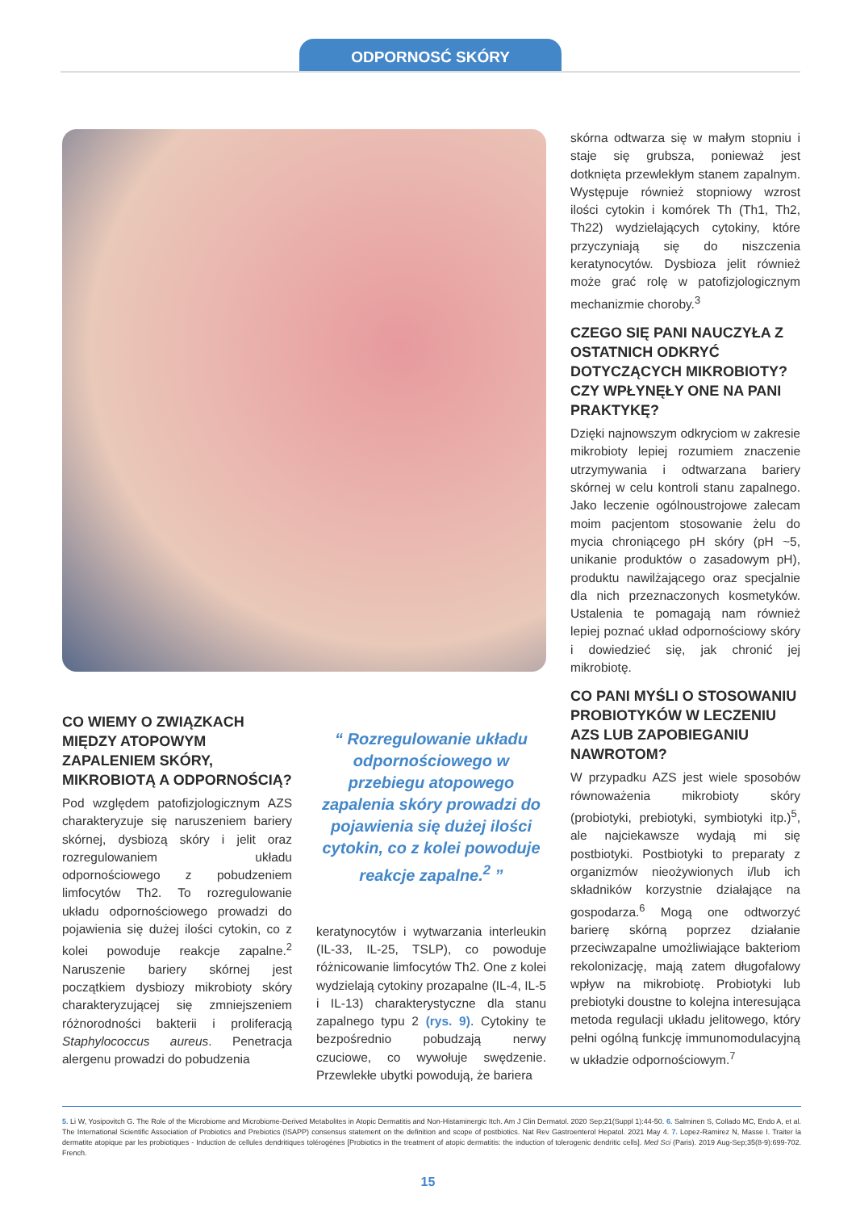ODPORNOSĆ SKÓRY
CO WIEMY O ZWIĄZKACH MIĘDZY ATOPOWYM ZAPALENIEM SKÓRY, MIKROBIOTĄ A ODPORNOŚCIĄ?
Pod względem patofizjologicznym AZS charakteryzuje się naruszeniem bariery skórnej, dysbiozą skóry i jelit oraz rozregulowaniem układu odpornościowego z pobudzeniem limfocytów Th2. To rozregulowanie układu odpornościowego prowadzi do pojawienia się dużej ilości cytokin, co z kolei powoduje reakcje zapalne.<sup>2</sup> Naruszenie bariery skórnej jest początkiem dysbiozy mikrobioty skóry charakteryzującej się zmniejszeniem różnorodności bakterii i proliferacją Staphylococcus aureus. Penetracja alergenu prowadzi do pobudzenia
“ Rozregulowanie układu odpornościowego w przebiegu atopowego zapalenia skóry prowadzi do pojawienia się dużej ilości cytokin, co z kolei powoduje reakcje zapalne.<sup>2</sup> ”
keratynocytów i wytwarzania interleukin (IL-33, IL-25, TSLP), co powoduje różnicowanie limfocytów Th2. One z kolei wydzielają cytokiny prozapalne (IL-4, IL-5 i IL-13) charakterystyczne dla stanu zapalnego typu 2 (rys. 9). Cytokiny te bezpośrednio pobudzają nerwy czuciowe, co wywołuje swędzenie. Przewlekłe ubytki powodują, że bariera
skórna odtwarza się w małym stopniu i staje się grubsza, ponieważ jest dotknięta przewlekłym stanem zapalnym. Występuje również stopniowy wzrost ilości cytokin i komórek Th (Th1, Th2, Th22) wydzielających cytokiny, które przyczyniają się do niszczenia keratynocytów. Dysbioza jelit również może grać rolę w patofizjologicznym mechanizmie choroby.<sup>3</sup>
CZEGO SIĘ PANI NAUCZYŁA Z OSTATNICH ODKRYĆ DOTYCZĄCYCH MIKROBIOTY? CZY WPŁYNĘŁY ONE NA PANI PRAKTYKĘ?
Dzięki najnowszym odkryciom w zakresie mikrobioty lepiej rozumiem znaczenie utrzymywania i odtwarzana bariery skórnej w celu kontroli stanu zapalnego. Jako leczenie ogólnoustrojowe zalecam moim pacjentom stosowanie żelu do mycia chroniącego pH skóry (pH ~5, unikanie produktów o zasadowym pH), produktu nawilżającego oraz specjalnie dla nich przeznaczonych kosmetyków. Ustalenia te pomagają nam również lepiej poznać układ odpornościowy skóry i dowiedzieć się, jak chronić jej mikrobiotę.
CO PANI MYŚLI O STOSOWANIU PROBIOTYKÓW W LECZENIU AZS LUB ZAPOBIEGANIU NAWROTOM?
W przypadku AZS jest wiele sposobów równoważenia mikrobioty skóry (probiotyki, prebiotyki, symbiotyki itp.)<sup>5</sup>, ale najciekawsze wydają mi się postbiotyki. Postbiotyki to preparaty z organizmów nieożywionych i/lub ich składników korzystnie działające na gospodarza.<sup>6</sup> Mogą one odtworzyć barierę skórną poprzez działanie przeciwzapalne umożliwiające bakteriom rekolonizację, mają zatem długofalowy wpływ na mikrobiotę. Probiotyki lub prebiotyki doustne to kolejna interesująca metoda regulacji układu jelitowego, który pełni ogólną funkcję immunomodulacyjną w układzie odpornościowym.<sup>7</sup>
5. Li W, Yosipovitch G. The Role of the Microbiome and Microbiome-Derived Metabolites in Atopic Dermatitis and Non-Histaminergic Itch. Am J Clin Dermatol. 2020 Sep;21(Suppl 1):44-50. 6. Salminen S, Collado MC, Endo A, et al. The International Scientific Association of Probiotics and Prebiotics (ISAPP) consensus statement on the definition and scope of postbiotics. Nat Rev Gastroenterol Hepatol. 2021 May 4. 7. Lopez-Ramirez N, Masse I. Traiter la dermatite atopique par les probiotiques - Induction de cellules dendritiques tolérogènes [Probiotics in the treatment of atopic dermatitis: the induction of tolerogenic dendritic cells]. Med Sci (Paris). 2019 Aug-Sep;35(8-9):699-702. French.
15